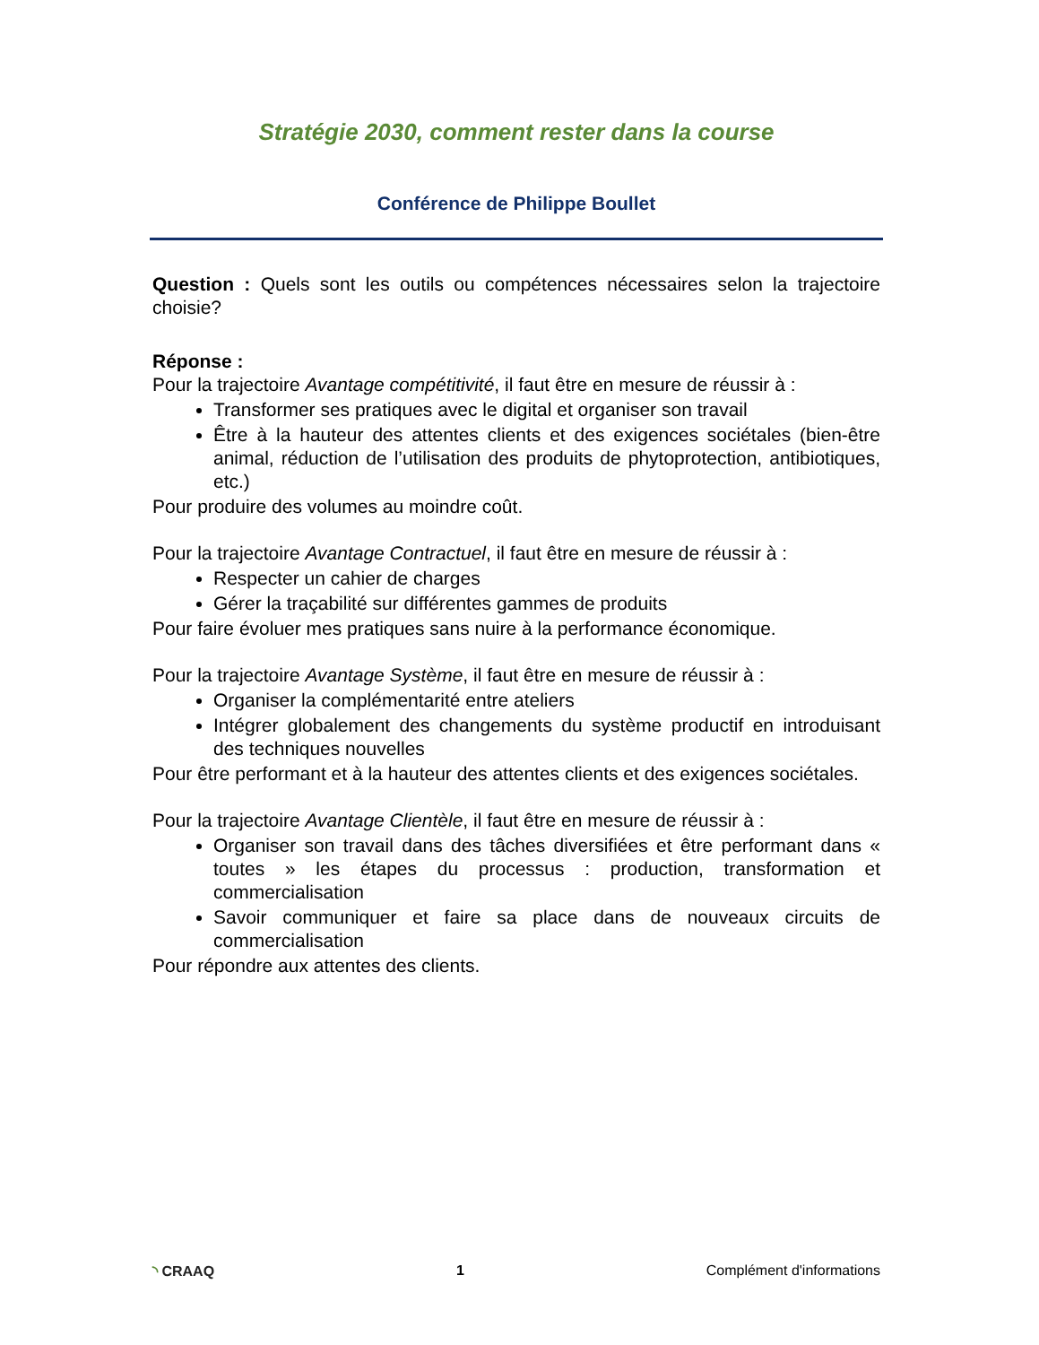Stratégie 2030, comment rester dans la course
Conférence de Philippe Boullet
Question : Quels sont les outils ou compétences nécessaires selon la trajectoire choisie?
Réponse :
Pour la trajectoire Avantage compétitivité, il faut être en mesure de réussir à :
Transformer ses pratiques avec le digital et organiser son travail
Être à la hauteur des attentes clients et des exigences sociétales (bien-être animal, réduction de l’utilisation des produits de phytoprotection, antibiotiques, etc.)
Pour produire des volumes au moindre coût.
Pour la trajectoire Avantage Contractuel, il faut être en mesure de réussir à :
Respecter un cahier de charges
Gérer la traçabilité sur différentes gammes de produits
Pour faire évoluer mes pratiques sans nuire à la performance économique.
Pour la trajectoire Avantage Système, il faut être en mesure de réussir à :
Organiser la complémentarité entre ateliers
Intégrer globalement des changements du système productif en introduisant des techniques nouvelles
Pour être performant et à la hauteur des attentes clients et des exigences sociétales.
Pour la trajectoire Avantage Clientèle, il faut être en mesure de réussir à :
Organiser son travail dans des tâches diversifiées et être performant dans « toutes » les étapes du processus : production, transformation et commercialisation
Savoir communiquer et faire sa place dans de nouveaux circuits de commercialisation
Pour répondre aux attentes des clients.
◝ CRAAQ 1 Complément d'informations